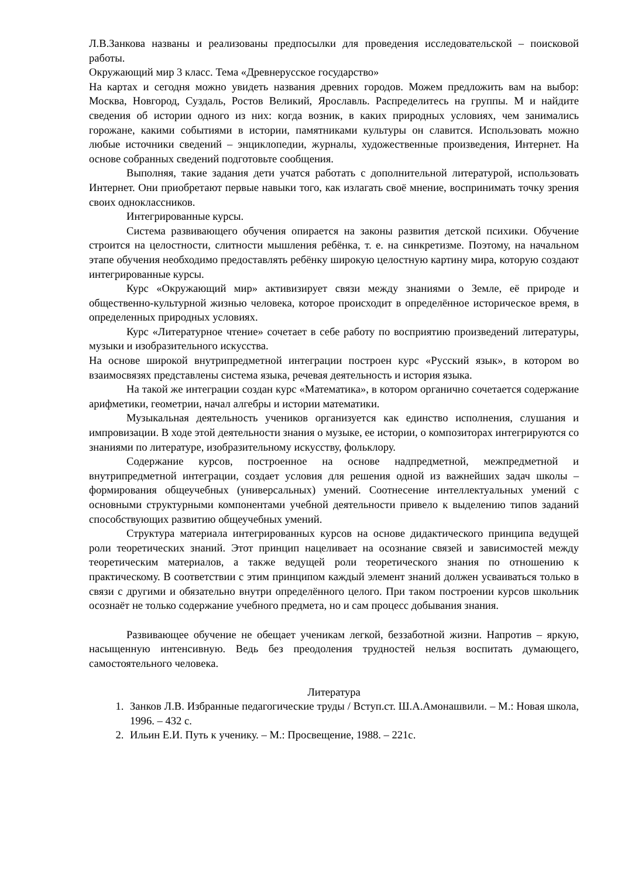Л.В.Занкова названы и реализованы предпосылки для проведения исследовательской – поисковой работы.
Окружающий мир 3 класс. Тема «Древнерусское государство»
На картах и сегодня можно увидеть названия древних городов. Можем предложить вам на выбор: Москва, Новгород, Суздаль, Ростов Великий, Ярославль. Распределитесь на группы. М и найдите сведения об истории одного из них: когда возник, в каких природных условиях, чем занимались горожане, какими событиями в истории, памятниками культуры он славится. Использовать можно любые источники сведений – энциклопедии, журналы, художественные произведения, Интернет. На основе собранных сведений подготовьте сообщения.
Выполняя, такие задания дети учатся работать с дополнительной литературой, использовать Интернет. Они приобретают первые навыки того, как излагать своё мнение, воспринимать точку зрения своих одноклассников.
Интегрированные курсы.
Система развивающего обучения опирается на законы развития детской психики. Обучение строится на целостности, слитности мышления ребёнка, т. е. на синкретизме. Поэтому, на начальном этапе обучения необходимо предоставлять ребёнку широкую целостную картину мира, которую создают интегрированные курсы.
Курс «Окружающий мир» активизирует связи между знаниями о Земле, её природе и общественно-культурной жизнью человека, которое происходит в определённое историческое время, в определенных природных условиях.
Курс «Литературное чтение» сочетает в себе работу по восприятию произведений литературы, музыки и изобразительного искусства.
На основе широкой внутрипредметной интеграции построен курс «Русский язык», в котором во взаимосвязях представлены система языка, речевая деятельность и история языка.
На такой же интеграции создан курс «Математика», в котором органично сочетается содержание арифметики, геометрии, начал алгебры и истории математики.
Музыкальная деятельность учеников организуется как единство исполнения, слушания и импровизации. В ходе этой деятельности знания о музыке, ее истории, о композиторах интегрируются со знаниями по литературе, изобразительному искусству, фольклору.
Содержание курсов, построенное на основе надпредметной, межпредметной и внутрипредметной интеграции, создает условия для решения одной из важнейших задач школы – формирования общеучебных (универсальных) умений. Соотнесение интеллектуальных умений с основными структурными компонентами учебной деятельности привело к выделению типов заданий способствующих развитию общеучебных умений.
Структура материала интегрированных курсов на основе дидактического принципа ведущей роли теоретических знаний. Этот принцип нацеливает на осознание связей и зависимостей между теоретическим материалов, а также ведущей роли теоретического знания по отношению к практическому. В соответствии с этим принципом каждый элемент знаний должен усваиваться только в связи с другими и обязательно внутри определённого целого. При таком построении курсов школьник осознаёт не только содержание учебного предмета, но и сам процесс добывания знания.
Развивающее обучение не обещает ученикам легкой, беззаботной жизни. Напротив – яркую, насыщенную интенсивную. Ведь без преодоления трудностей нельзя воспитать думающего, самостоятельного человека.
Литература
1. Занков Л.В. Избранные педагогические труды / Вступ.ст. Ш.А.Амонашвили. – М.: Новая школа, 1996. – 432 с.
2. Ильин Е.И. Путь к ученику. – М.: Просвещение, 1988. – 221с.